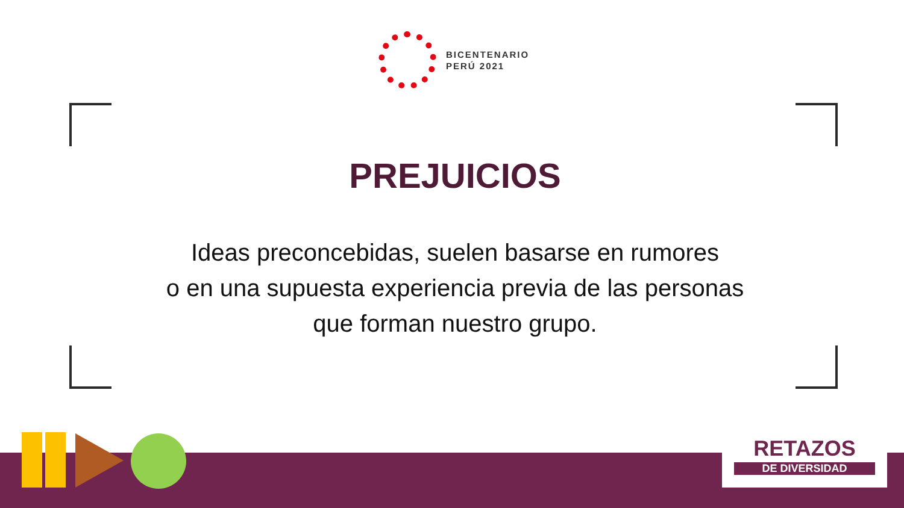BICENTENARIO
PERÚ 2021
PREJUICIOS
Ideas preconcebidas, suelen basarse en rumores
o en una supuesta experiencia previa de las personas
que forman nuestro grupo.
RETAZOS
DE DIVERSIDAD